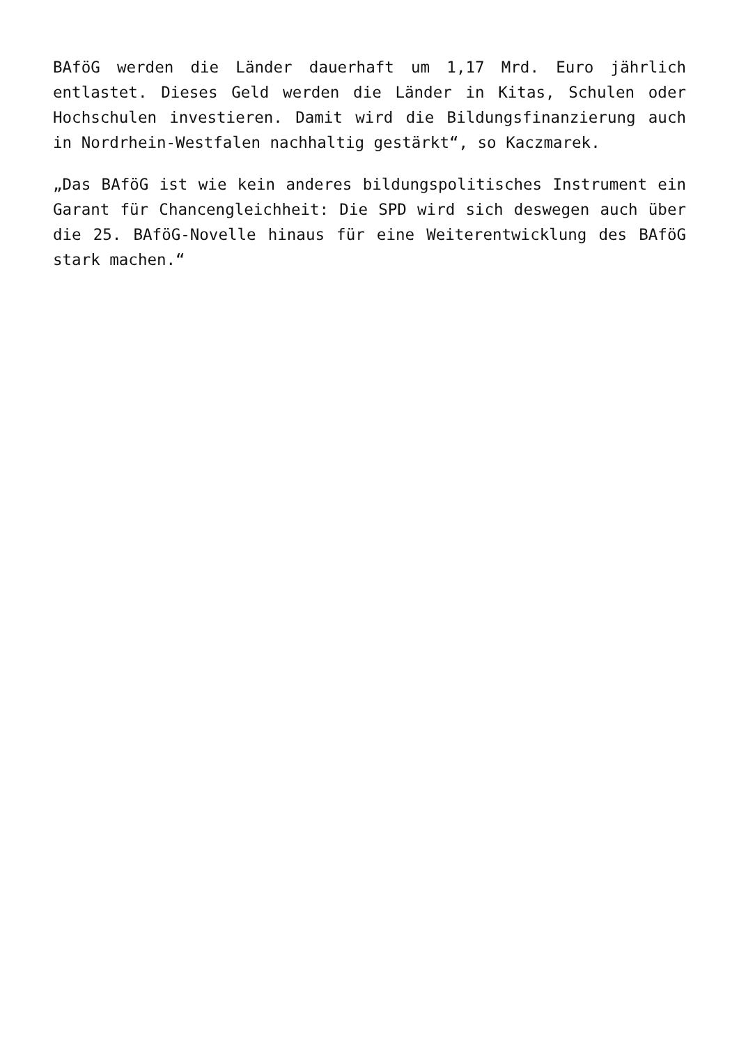BAföG werden die Länder dauerhaft um 1,17 Mrd. Euro jährlich entlastet. Dieses Geld werden die Länder in Kitas, Schulen oder Hochschulen investieren. Damit wird die Bildungsfinanzierung auch in Nordrhein-Westfalen nachhaltig gestärkt“, so Kaczmarek.
„Das BAföG ist wie kein anderes bildungspolitisches Instrument ein Garant für Chancengleichheit: Die SPD wird sich deswegen auch über die 25. BAföG-Novelle hinaus für eine Weiterentwicklung des BAföG stark machen.“